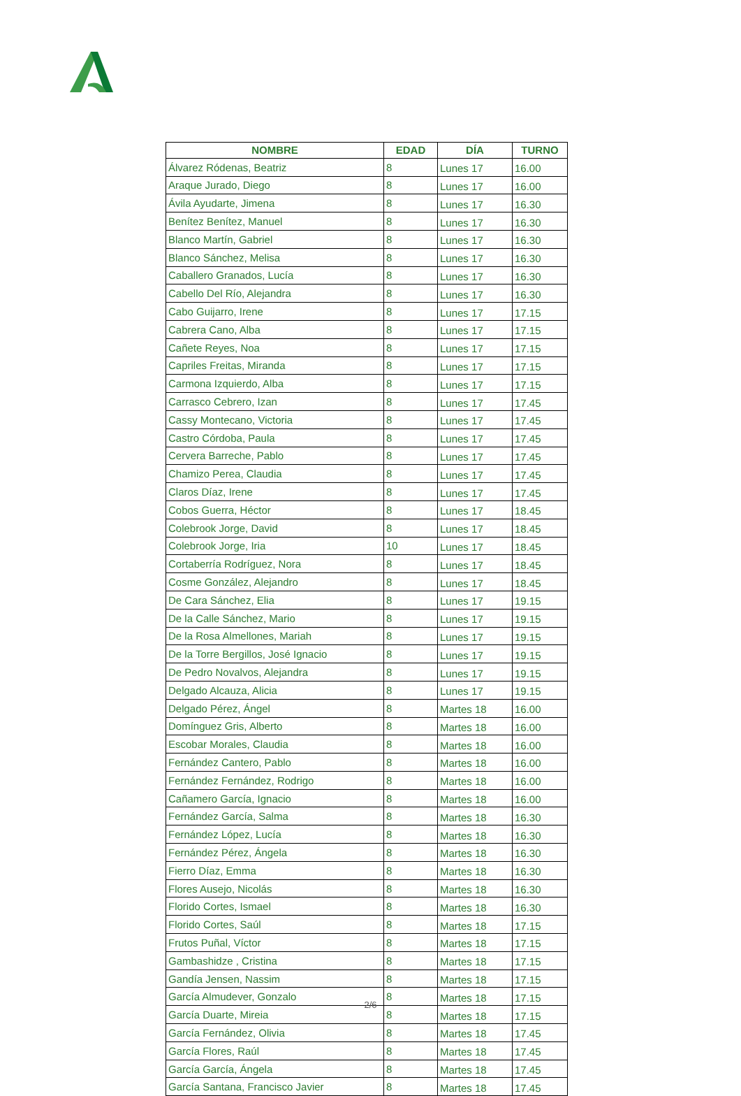| NOMBRE | EDAD | DÍA | TURNO |
| --- | --- | --- | --- |
| Álvarez Ródenas, Beatriz | 8 | Lunes 17 | 16.00 |
| Araque Jurado, Diego | 8 | Lunes 17 | 16.00 |
| Ávila Ayudarte, Jimena | 8 | Lunes 17 | 16.30 |
| Benítez Benítez, Manuel | 8 | Lunes 17 | 16.30 |
| Blanco Martín, Gabriel | 8 | Lunes 17 | 16.30 |
| Blanco Sánchez, Melisa | 8 | Lunes 17 | 16.30 |
| Caballero Granados, Lucía | 8 | Lunes 17 | 16.30 |
| Cabello Del Río, Alejandra | 8 | Lunes 17 | 16.30 |
| Cabo Guijarro, Irene | 8 | Lunes 17 | 17.15 |
| Cabrera Cano, Alba | 8 | Lunes 17 | 17.15 |
| Cañete Reyes, Noa | 8 | Lunes 17 | 17.15 |
| Capriles Freitas, Miranda | 8 | Lunes 17 | 17.15 |
| Carmona Izquierdo, Alba | 8 | Lunes 17 | 17.15 |
| Carrasco Cebrero, Izan | 8 | Lunes 17 | 17.45 |
| Cassy Montecano, Victoria | 8 | Lunes 17 | 17.45 |
| Castro Córdoba, Paula | 8 | Lunes 17 | 17.45 |
| Cervera Barreche, Pablo | 8 | Lunes 17 | 17.45 |
| Chamizo Perea, Claudia | 8 | Lunes 17 | 17.45 |
| Claros Díaz, Irene | 8 | Lunes 17 | 17.45 |
| Cobos Guerra, Héctor | 8 | Lunes 17 | 18.45 |
| Colebrook Jorge, David | 8 | Lunes 17 | 18.45 |
| Colebrook Jorge, Iria | 10 | Lunes 17 | 18.45 |
| Cortaberría Rodríguez, Nora | 8 | Lunes 17 | 18.45 |
| Cosme González, Alejandro | 8 | Lunes 17 | 18.45 |
| De Cara Sánchez, Elia | 8 | Lunes 17 | 19.15 |
| De la Calle Sánchez, Mario | 8 | Lunes 17 | 19.15 |
| De la Rosa Almellones, Mariah | 8 | Lunes 17 | 19.15 |
| De la Torre Bergillos, José Ignacio | 8 | Lunes 17 | 19.15 |
| De Pedro Novalvos, Alejandra | 8 | Lunes 17 | 19.15 |
| Delgado Alcauza, Alicia | 8 | Lunes 17 | 19.15 |
| Delgado Pérez, Ángel | 8 | Martes 18 | 16.00 |
| Domínguez Gris, Alberto | 8 | Martes 18 | 16.00 |
| Escobar Morales, Claudia | 8 | Martes 18 | 16.00 |
| Fernández Cantero, Pablo | 8 | Martes 18 | 16.00 |
| Fernández Fernández, Rodrigo | 8 | Martes 18 | 16.00 |
| Cañamero García, Ignacio | 8 | Martes 18 | 16.00 |
| Fernández García, Salma | 8 | Martes 18 | 16.30 |
| Fernández López, Lucía | 8 | Martes 18 | 16.30 |
| Fernández Pérez, Ángela | 8 | Martes 18 | 16.30 |
| Fierro Díaz, Emma | 8 | Martes 18 | 16.30 |
| Flores Ausejo, Nicolás | 8 | Martes 18 | 16.30 |
| Florido Cortes, Ismael | 8 | Martes 18 | 16.30 |
| Florido Cortes, Saúl | 8 | Martes 18 | 17.15 |
| Frutos Puñal, Víctor | 8 | Martes 18 | 17.15 |
| Gambashidze , Cristina | 8 | Martes 18 | 17.15 |
| Gandía Jensen, Nassim | 8 | Martes 18 | 17.15 |
| García Almudever, Gonzalo | 8 | Martes 18 | 17.15 |
| García Duarte, Mireia | 8 | Martes 18 | 17.15 |
| García Fernández, Olivia | 8 | Martes 18 | 17.45 |
| García Flores, Raúl | 8 | Martes 18 | 17.45 |
| García García, Ángela | 8 | Martes 18 | 17.45 |
| García Santana, Francisco Javier | 8 | Martes 18 | 17.45 |
2/6